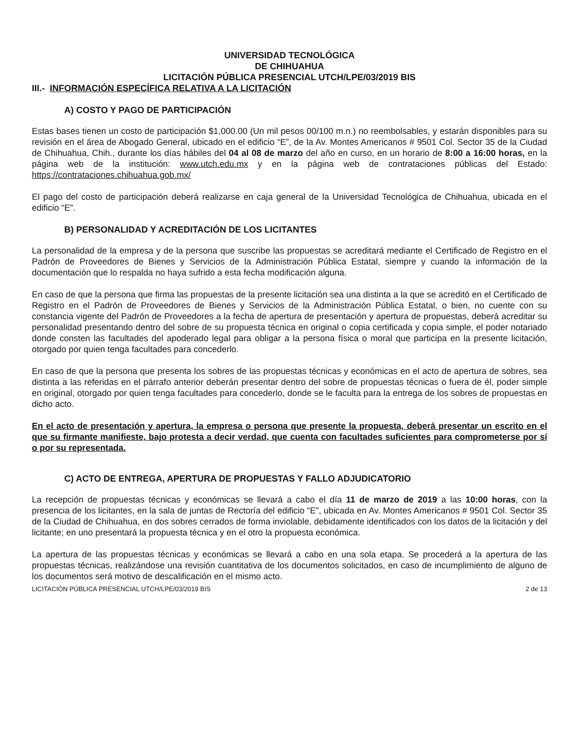UNIVERSIDAD TECNOLÓGICA
DE CHIHUAHUA
LICITACIÓN PÚBLICA PRESENCIAL UTCH/LPE/03/2019 BIS
III.- INFORMACIÓN ESPECÍFICA RELATIVA A LA LICITACIÓN
A) COSTO Y PAGO DE PARTICIPACIÓN
Estas bases tienen un costo de participación $1,000.00 (Un mil pesos 00/100 m.n.) no reembolsables, y estarán disponibles para su revisión en el área de Abogado General, ubicado en el edificio “E”, de la Av. Montes Americanos # 9501 Col. Sector 35 de la Ciudad de Chihuahua, Chih., durante los días hábiles del 04 al 08 de marzo del año en curso, en un horario de 8:00 a 16:00 horas, en la página web de la institución: www.utch.edu.mx y en la página web de contrataciones públicas del Estado: https://contrataciones.chihuahua.gob.mx/
El pago del costo de participación deberá realizarse en caja general de la Universidad Tecnológica de Chihuahua, ubicada en el edificio “E”.
B) PERSONALIDAD Y ACREDITACIÓN DE LOS LICITANTES
La personalidad de la empresa y de la persona que suscribe las propuestas se acreditará mediante el Certificado de Registro en el Padrón de Proveedores de Bienes y Servicios de la Administración Pública Estatal, siempre y cuando la información de la documentación que lo respalda no haya sufrido a esta fecha modificación alguna.
En caso de que la persona que firma las propuestas de la presente licitación sea una distinta a la que se acreditó en el Certificado de Registro en el Padrón de Proveedores de Bienes y Servicios de la Administración Pública Estatal, o bien, no cuente con su constancia vigente del Padrón de Proveedores a la fecha de apertura de presentación y apertura de propuestas, deberá acreditar su personalidad presentando dentro del sobre de su propuesta técnica en original o copia certificada y copia simple, el poder notariado donde consten las facultades del apoderado legal para obligar a la persona física o moral que participa en la presente licitación, otorgado por quien tenga facultades para concederlo.
En caso de que la persona que presenta los sobres de las propuestas técnicas y económicas en el acto de apertura de sobres, sea distinta a las referidas en el párrafo anterior deberán presentar dentro del sobre de propuestas técnicas o fuera de él, poder simple en original, otorgado por quien tenga facultades para concederlo, donde se le faculta para la entrega de los sobres de propuestas en dicho acto.
En el acto de presentación y apertura, la empresa o persona que presente la propuesta, deberá presentar un escrito en el que su firmante manifieste, bajo protesta a decir verdad, que cuenta con facultades suficientes para comprometerse por sí o por su representada.
C) ACTO DE ENTREGA, APERTURA DE PROPUESTAS Y FALLO ADJUDICATORIO
La recepción de propuestas técnicas y económicas se llevará a cabo el día 11 de marzo de 2019 a las 10:00 horas, con la presencia de los licitantes, en la sala de juntas de Rectoría del edificio “E”, ubicada en Av. Montes Americanos # 9501 Col. Sector 35 de la Ciudad de Chihuahua, en dos sobres cerrados de forma inviolable, debidamente identificados con los datos de la licitación y del licitante; en uno presentará la propuesta técnica y en el otro la propuesta económica.
La apertura de las propuestas técnicas y económicas se llevará a cabo en una sola etapa. Se procederá a la apertura de las propuestas técnicas, realizándose una revisión cuantitativa de los documentos solicitados, en caso de incumplimiento de alguno de los documentos será motivo de descalificación en el mismo acto.
LICITACIÓN PÚBLICA PRESENCIAL UTCH/LPE/03/2019 BIS 2 de 13